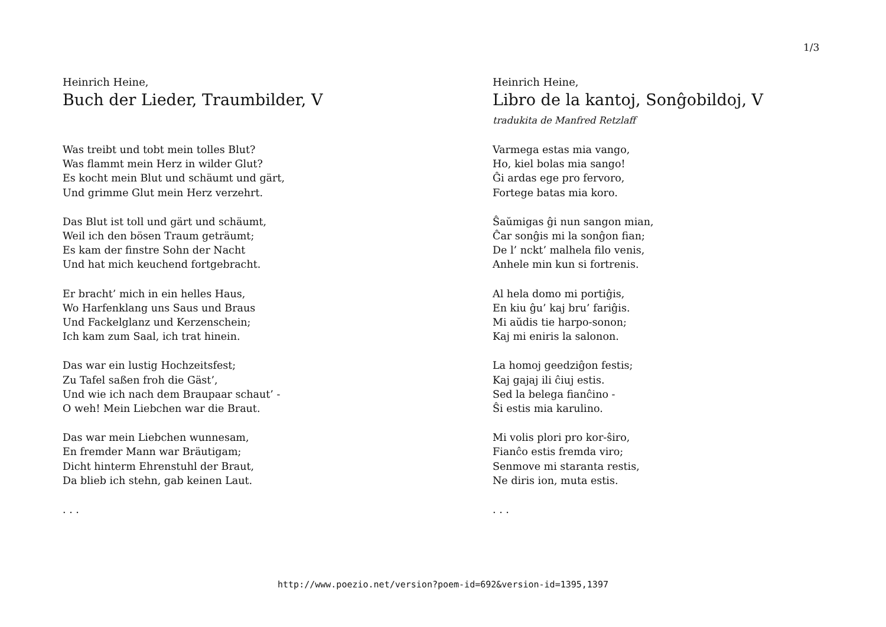1/3
Heinrich Heine,
Buch der Lieder, Traumbilder, V
Was treibt und tobt mein tolles Blut?
Was flammt mein Herz in wilder Glut?
Es kocht mein Blut und schäumt und gärt,
Und grimme Glut mein Herz verzehrt.
Das Blut ist toll und gärt und schäumt,
Weil ich den bösen Traum geträumt;
Es kam der finstre Sohn der Nacht
Und hat mich keuchend fortgebracht.
Er bracht’ mich in ein helles Haus,
Wo Harfenklang uns Saus und Braus
Und Fackelglanz und Kerzenschein;
Ich kam zum Saal, ich trat hinein.
Das war ein lustig Hochzeitsfest;
Zu Tafel saßen froh die Gäst’,
Und wie ich nach dem Braupaar schaut’ -
O weh! Mein Liebchen war die Braut.
Das war mein Liebchen wunnesam,
En fremder Mann war Bräutigam;
Dicht hinterm Ehrenstuhl der Braut,
Da blieb ich stehn, gab keinen Laut.
. . .
Heinrich Heine,
Libro de la kantoj, Sonĝobildoj, V
tradukita de Manfred Retzlaff
Varmega estas mia vango,
Ho, kiel bolas mia sango!
Ĝi ardas ege pro fervoro,
Fortege batas mia koro.
Ŝaŭmigas ĝi nun sangon mian,
Ĉar sonĝis mi la sonĝon fian;
De l’ nckt’ malhela filo venis,
Anhele min kun si fortrenis.
Al hela domo mi portiĝis,
En kiu ĝu’ kaj bru’ fariĝis.
Mi aŭdis tie harpo-sonon;
Kaj mi eniris la salonon.
La homoj geedziĝon festis;
Kaj gajaj ili ĉiuj estis.
Sed la belega fianĉino -
Ŝi estis mia karulino.
Mi volis plori pro kor-ŝiro,
Fianĉo estis fremda viro;
Senmove mi staranta restis,
Ne diris ion, muta estis.
. . .
http://www.poezio.net/version?poem-id=692&version-id=1395,1397